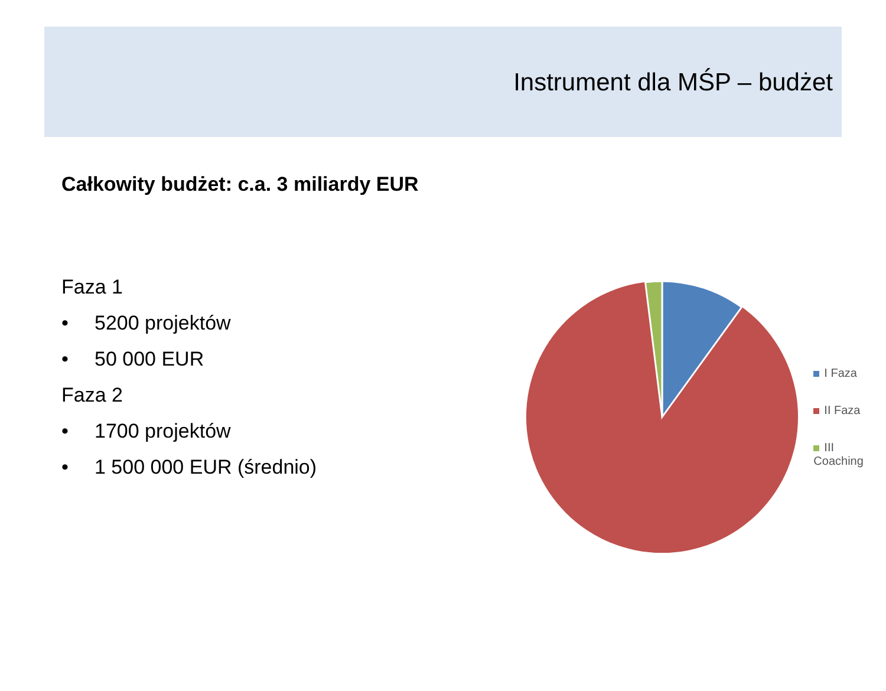Instrument dla MŚP – budżet
Całkowity budżet: c.a. 3 miliardy EUR
Faza 1
• 5200 projektów
• 50 000 EUR
Faza 2
• 1700 projektów
• 1 500 000 EUR (średnio)
I Faza
II Faza
III Coaching